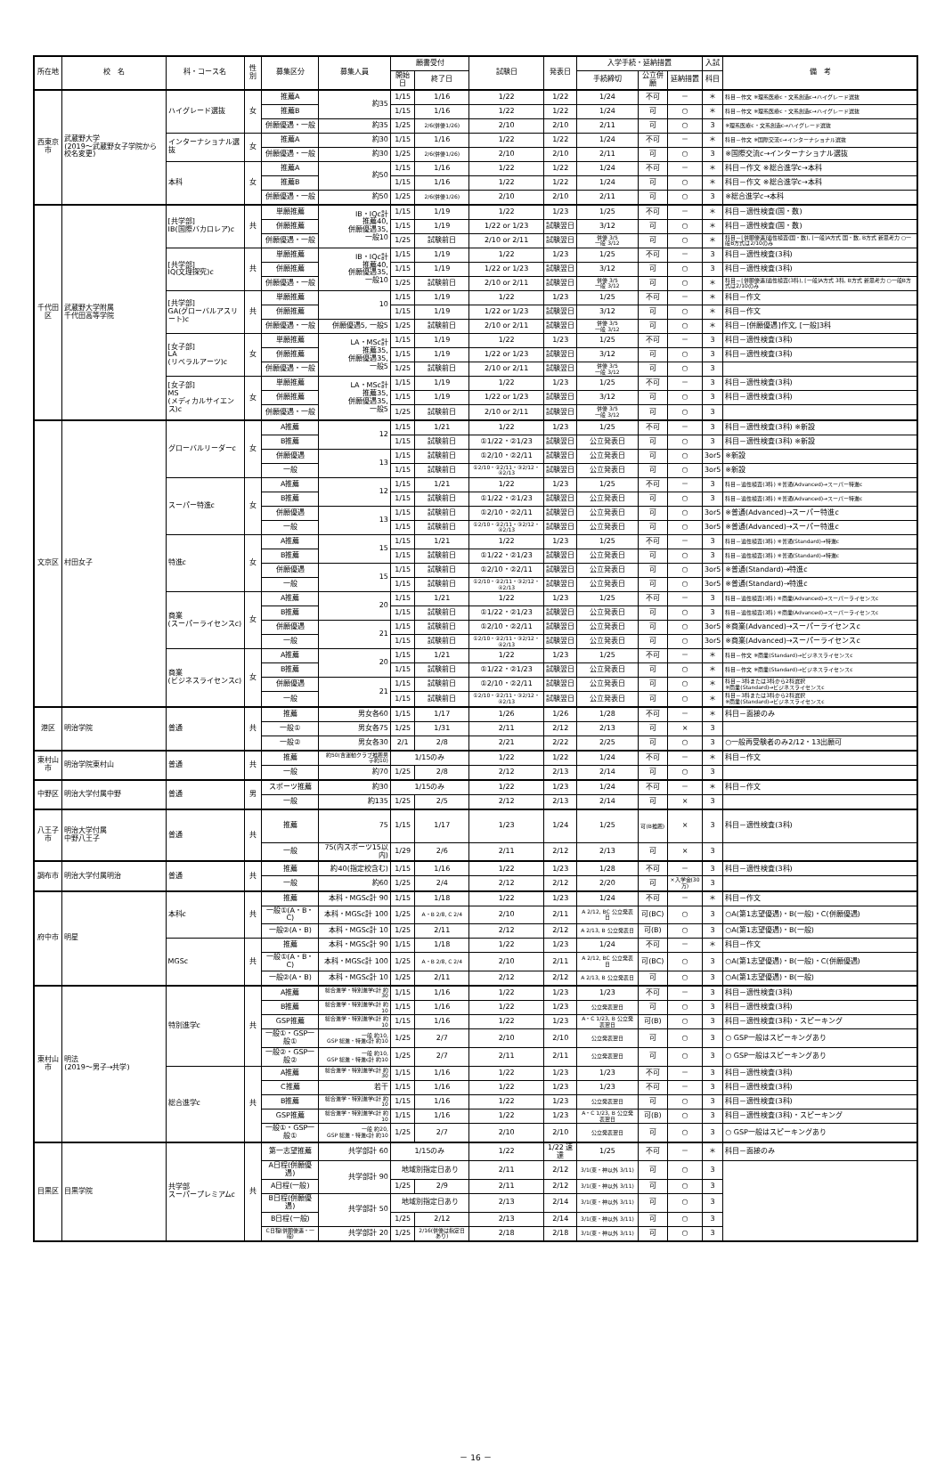| 所在地 | 校 名 | 科・コース名 | 性別 | 募集区分 | 募集人員 | 願書受付 | | 試験日 | 発表日 | 入学手続・延納措置 | | | 入試 | 備 考 |
| --- | --- | --- | --- | --- | --- | --- | --- | --- | --- | --- | --- | --- | --- | --- |
| | | | | | | 開始日 | 終了日 | | | 手続締切 | 公立併願 | 延納措置 | 科目 | |
| 西東京市 | 武蔵野大学 (2019～武蔵野女子学院から校名変更) | ハイグレード選抜 | 女 | 推薦A | 約35 | 1/15 | 1/16 | 1/22 | 1/22 | 1/24 | 不可 | － | ＊ | 科目－作文 ※理系医療c・文系創造c→ハイグレード選抜 |
| | | | | 推薦B | | 1/15 | 1/16 | 1/22 | 1/22 | 1/24 | 可 | ○ | ＊ | 科目－作文 ※理系医療c・文系創造c→ハイグレード選抜 |
| | | | | 併願優遇・一般 | 約35 | 1/25 | 2/6(併優1/26) | 2/10 | 2/10 | 2/11 | 可 | ○ | 3 | ※理系医療c・文系創造c→ハイグレード選抜 |
| | | インターナショナル選抜 | 女 | 推薦A | 約30 | 1/15 | 1/16 | 1/22 | 1/22 | 1/24 | 不可 | － | ＊ | 科目－作文 ※国際交流c→インターナショナル選抜 |
| | | | | 併願優遇・一般 | 約30 | 1/25 | 2/6(併優1/26) | 2/10 | 2/10 | 2/11 | 可 | ○ | 3 | ※国際交流c→インターナショナル選抜 |
| | | 本科 | 女 | 推薦A | 約50 | 1/15 | 1/16 | 1/22 | 1/22 | 1/24 | 不可 | － | ＊ | 科目－作文 ※総合進学c→本科 |
| | | | | 推薦B | | 1/15 | 1/16 | 1/22 | 1/22 | 1/24 | 可 | ○ | ＊ | 科目－作文 ※総合進学c→本科 |
| | | | | 併願優遇・一般 | 約50 | 1/25 | 2/6(併優1/26) | 2/10 | 2/10 | 2/11 | 可 | ○ | 3 | ※総合進学c→本科 |
| 千代田区 | 武蔵野大学附属 千代田高等学院 | [共学部] IB(国際バカロレア)c | 共 | 単願推薦 | IB・IQc計 推薦40, 併願優遇35, 一般10 | 1/15 | 1/19 | 1/22 | 1/23 | 1/25 | 不可 | － | ＊ | 科目－適性検査(国・数) |
| | | | | 併願推薦 | | 1/15 | 1/19 | 1/22 or 1/23 | 試験翌日 | 3/12 | 可 | ○ | ＊ | 科目－適性検査(国・数) |
| | | | | 併願優遇・一般 | | 1/25 | 試験前日 | 2/10 or 2/11 | 試験翌日 | 併優 3/5 一般 3/12 | 可 | ○ | ＊ | 科目－[併願優遇]適性検査(国・数), [一般]A方式 国・数, B方式 新思考力 ○一般B方式は2/10のみ |
| | | [共学部] IQ(文理探究)c | 共 | 単願推薦 | IB・IQc計 推薦40, 併願優遇35, 一般10 | 1/15 | 1/19 | 1/22 | 1/23 | 1/25 | 不可 | － | 3 | 科目－適性検査(3科) |
| | | | | 併願推薦 | | 1/15 | 1/19 | 1/22 or 1/23 | 試験翌日 | 3/12 | 可 | ○ | 3 | 科目－適性検査(3科) |
| | | | | 併願優遇・一般 | | 1/25 | 試験前日 | 2/10 or 2/11 | 試験翌日 | 併優 3/5 一般 3/12 | 可 | ○ | ＊ | 科目－[併願優遇]適性検査(3科), [一般]A方式 3科, B方式 新思考力 ○一般B方式は2/10のみ |
| | | [共学部] GA(グローバルアスリート)c | 共 | 単願推薦 | 10 | 1/15 | 1/19 | 1/22 | 1/23 | 1/25 | 不可 | － | ＊ | 科目－作文 |
| | | | | 併願推薦 | | 1/15 | 1/19 | 1/22 or 1/23 | 試験翌日 | 3/12 | 可 | ○ | ＊ | 科目－作文 |
| | | | | 併願優遇・一般 | 併願優遇5, 一般5 | 1/25 | 試験前日 | 2/10 or 2/11 | 試験翌日 | 併優 3/5 一般 3/12 | 可 | ○ | ＊ | 科目－[併願優遇]作文, [一般]3科 |
| | | [女子部] LA (リベラルアーツ)c | 女 | 単願推薦 | LA・MSc計 推薦35, 併願優遇35, 一般5 | 1/15 | 1/19 | 1/22 | 1/23 | 1/25 | 不可 | － | 3 | 科目－適性検査(3科) |
| | | | | 併願推薦 | | 1/15 | 1/19 | 1/22 or 1/23 | 試験翌日 | 3/12 | 可 | ○ | 3 | 科目－適性検査(3科) |
| | | | | 併願優遇・一般 | | 1/25 | 試験前日 | 2/10 or 2/11 | 試験翌日 | 併優 3/5 一般 3/12 | 可 | ○ | 3 | |
| | | [女子部] MS (メディカルサイエンス)c | 女 | 単願推薦 | LA・MSc計 推薦35, 併願優遇35, 一般5 | 1/15 | 1/19 | 1/22 | 1/23 | 1/25 | 不可 | － | 3 | 科目－適性検査(3科) |
| | | | | 併願推薦 | | 1/15 | 1/19 | 1/22 or 1/23 | 試験翌日 | 3/12 | 可 | ○ | 3 | 科目－適性検査(3科) |
| | | | | 併願優遇・一般 | | 1/25 | 試験前日 | 2/10 or 2/11 | 試験翌日 | 併優 3/5 一般 3/12 | 可 | ○ | 3 | |
| 文京区 | 村田女子 | グローバルリーダーc | 女 | A推薦 | 12 | 1/15 | 1/21 | 1/22 | 1/23 | 1/25 | 不可 | － | 3 | 科目－適性検査(3科) ※新設 |
| | | | | B推薦 | | 1/15 | 試験前日 | ①1/22・②1/23 | 試験翌日 | 公立発表日 | 可 | ○ | 3 | 科目－適性検査(3科) ※新設 |
| | | | | 併願優遇 | 13 | 1/15 | 試験前日 | ①2/10・②2/11 | 試験翌日 | 公立発表日 | 可 | ○ | 3or5 | ※新設 |
| | | | | 一般 | | 1/15 | 試験前日 | ①2/10・②2/11・③2/12・④2/13 | 試験翌日 | 公立発表日 | 可 | ○ | 3or5 | ※新設 |
| | | スーパー特進c | 女 | A推薦 | 12 | 1/15 | 1/21 | 1/22 | 1/23 | 1/25 | 不可 | － | 3 | 科目－適性検査(3科) ※普通(Advanced)→スーパー特進c |
| | | | | B推薦 | | 1/15 | 試験前日 | ①1/22・②1/23 | 試験翌日 | 公立発表日 | 可 | ○ | 3 | 科目－適性検査(3科) ※普通(Advanced)→スーパー特進c |
| | | | | 併願優遇 | 13 | 1/15 | 試験前日 | ①2/10・②2/11 | 試験翌日 | 公立発表日 | 可 | ○ | 3or5 | ※普通(Advanced)→スーパー特進c |
| | | | | 一般 | | 1/15 | 試験前日 | ①2/10・②2/11・③2/12・④2/13 | 試験翌日 | 公立発表日 | 可 | ○ | 3or5 | ※普通(Advanced)→スーパー特進c |
| | | 特進c | 女 | A推薦 | 15 | 1/15 | 1/21 | 1/22 | 1/23 | 1/25 | 不可 | － | 3 | 科目－適性検査(3科) ※普通(Standard)→特進c |
| | | | | B推薦 | | 1/15 | 試験前日 | ①1/22・②1/23 | 試験翌日 | 公立発表日 | 可 | ○ | 3 | 科目－適性検査(3科) ※普通(Standard)→特進c |
| | | | | 併願優遇 | 15 | 1/15 | 試験前日 | ①2/10・②2/11 | 試験翌日 | 公立発表日 | 可 | ○ | 3or5 | ※普通(Standard)→特進c |
| | | | | 一般 | | 1/15 | 試験前日 | ①2/10・②2/11・③2/12・④2/13 | 試験翌日 | 公立発表日 | 可 | ○ | 3or5 | ※普通(Standard)→特進c |
| | | 商業 (スーパーライセンスc) | 女 | A推薦 | 20 | 1/15 | 1/21 | 1/22 | 1/23 | 1/25 | 不可 | － | 3 | 科目－適性検査(3科) ※商業(Advanced)→スーパーライセンスc |
| | | | | B推薦 | | 1/15 | 試験前日 | ①1/22・②1/23 | 試験翌日 | 公立発表日 | 可 | ○ | 3 | 科目－適性検査(3科) ※商業(Advanced)→スーパーライセンスc |
| | | | | 併願優遇 | 21 | 1/15 | 試験前日 | ①2/10・②2/11 | 試験翌日 | 公立発表日 | 可 | ○ | 3or5 | ※商業(Advanced)→スーパーライセンスc |
| | | | | 一般 | | 1/15 | 試験前日 | ①2/10・②2/11・③2/12・④2/13 | 試験翌日 | 公立発表日 | 可 | ○ | 3or5 | ※商業(Advanced)→スーパーライセンスc |
| | | 商業 (ビジネスライセンスc) | 女 | A推薦 | 20 | 1/15 | 1/21 | 1/22 | 1/23 | 1/25 | 不可 | － | ＊ | 科目－作文 ※商業(Standard)→ビジネスライセンスc |
| | | | | B推薦 | | 1/15 | 試験前日 | ①1/22・②1/23 | 試験翌日 | 公立発表日 | 可 | ○ | ＊ | 科目－作文 ※商業(Standard)→ビジネスライセンスc |
| | | | | 併願優遇 | 21 | 1/15 | 試験前日 | ①2/10・②2/11 | 試験翌日 | 公立発表日 | 可 | ○ | ＊ | 科目－3科または3科から2科選択 ※商業(Standard)→ビジネスライセンスc |
| | | | | 一般 | | 1/15 | 試験前日 | ①2/10・②2/11・③2/12・④2/13 | 試験翌日 | 公立発表日 | 可 | ○ | ＊ | 科目－3科または3科から2科選択 ※商業(Standard)→ビジネスライセンスc |
| 港区 | 明治学院 | 普通 | 共 | 推薦 | 男女各60 | 1/15 | 1/17 | 1/26 | 1/26 | 1/28 | 不可 | － | ＊ | 科目－面接のみ |
| | | | | 一般① | 男女各75 | 1/25 | 1/31 | 2/11 | 2/12 | 2/13 | 可 | × | 3 | |
| | | | | 一般② | 男女各30 | 2/1 | 2/8 | 2/21 | 2/22 | 2/25 | 可 | ○ | 3 | ○一般再受験者のみ2/12・13出願可 |
| 東村山市 | 明治学院東村山 | 普通 | 共 | 推薦 | 約50(含運動クラブ推薦男子約10) | 1/15のみ | | 1/22 | 1/22 | 1/24 | 不可 | － | ＊ | 科目－作文 |
| | | | | 一般 | 約70 | 1/25 | 2/8 | 2/12 | 2/13 | 2/14 | 可 | ○ | 3 | |
| 中野区 | 明治大学付属中野 | 普通 | 男 | スポーツ推薦 | 約30 | 1/15のみ | | 1/22 | 1/23 | 1/24 | 不可 | － | ＊ | 科目－作文 |
| | | | | 一般 | 約135 | 1/25 | 2/5 | 2/12 | 2/13 | 2/14 | 可 | × | 3 | |
| 八王子市 | 明治大学付属 中野八王子 | 普通 | 共 | 推薦 | 75 | 1/15 | 1/17 | 1/23 | 1/24 | 1/25 | 可(B推薦) | × | 3 | 科目－適性検査(3科) |
| | | | | 一般 | 75(内スポーツ15以内) | 1/29 | 2/6 | 2/11 | 2/12 | 2/13 | 可 | × | 3 | |
| 調布市 | 明治大学付属明治 | 普通 | 共 | 推薦 | 約40(指定校含む) | 1/15 | 1/16 | 1/22 | 1/23 | 1/28 | 不可 | － | 3 | 科目－適性検査(3科) |
| | | | | 一般 | 約60 | 1/25 | 2/4 | 2/12 | 2/12 | 2/20 | 可 | ×入学金(30万) | 3 | |
| 府中市 | 明星 | 本科c | 共 | 推薦 | 本科・MGSc計 90 | 1/15 | 1/18 | 1/22 | 1/23 | 1/24 | 不可 | － | ＊ | 科目－作文 |
| | | | | 一般①(A・B・C) | 本科・MGSc計 100 | 1/25 | A・B 2/8, C 2/4 | 2/10 | 2/11 | A 2/12, BC 公立発表日 | 可(BC) | ○ | 3 | ○A(第1志望優遇)・B(一般)・C(併願優遇) |
| | | | | 一般②(A・B) | 本科・MGSc計 10 | 1/25 | 2/11 | 2/12 | 2/12 | A 2/13, B 公立発表日 | 可(B) | ○ | 3 | ○A(第1志望優遇)・B(一般) |
| | | MGSc | 共 | 推薦 | 本科・MGSc計 90 | 1/15 | 1/18 | 1/22 | 1/23 | 1/24 | 不可 | － | ＊ | 科目－作文 |
| | | | | 一般①(A・B・C) | 本科・MGSc計 100 | 1/25 | A・B 2/8, C 2/4 | 2/10 | 2/11 | A 2/12, BC 公立発表日 | 可(BC) | ○ | 3 | ○A(第1志望優遇)・B(一般)・C(併願優遇) |
| | | | | 一般②(A・B) | 本科・MGSc計 10 | 1/25 | 2/11 | 2/12 | 2/12 | A 2/13, B 公立発表日 | 可 | ○ | 3 | ○A(第1志望優遇)・B(一般) |
| 東村山市 | 明法 (2019～男子→共学) | 特別進学c | 共 | A推薦 | 総合進学・特別進学c計 約30 | 1/15 | 1/16 | 1/22 | 1/23 | 1/23 | 不可 | － | 3 | 科目－適性検査(3科) |
| | | | | B推薦 | 総合進学・特別進学c計 約10 | 1/15 | 1/16 | 1/22 | 1/23 | 公立発表翌日 | 可 | ○ | 3 | 科目－適性検査(3科) |
| | | | | GSP推薦 | 総合進学・特別進学c計 約10 | 1/15 | 1/16 | 1/22 | 1/23 | A・C 1/23, B 公立発表翌日 | 可(B) | ○ | 3 | 科目－適性検査(3科)・スピーキング |
| | | | | 一般①・GSP一般① | 一般 約10, GSP 総進・特進c計 約10 | 1/25 | 2/7 | 2/10 | 2/10 | 公立発表翌日 | 可 | ○ | 3 | ○ GSP一般はスピーキングあり |
| | | | | 一般②・GSP一般② | 一般 約10, GSP 総進・特進c計 約10 | 1/25 | 2/7 | 2/11 | 2/11 | 公立発表翌日 | 可 | ○ | 3 | ○ GSP一般はスピーキングあり |
| | | 総合進学c | 共 | A推薦 | 総合進学・特別進学c計 約30 | 1/15 | 1/16 | 1/22 | 1/23 | 1/23 | 不可 | － | 3 | 科目－適性検査(3科) |
| | | | | C推薦 | 若干 | 1/15 | 1/16 | 1/22 | 1/23 | 1/23 | 不可 | － | 3 | 科目－適性検査(3科) |
| | | | | B推薦 | 総合進学・特別進学c計 約10 | 1/15 | 1/16 | 1/22 | 1/23 | 公立発表翌日 | 可 | ○ | 3 | 科目－適性検査(3科) |
| | | | | GSP推薦 | 総合進学・特別進学c計 約10 | 1/15 | 1/16 | 1/22 | 1/23 | A・C 1/23, B 公立発表翌日 | 可(B) | ○ | 3 | 科目－適性検査(3科)・スピーキング |
| | | | | 一般①・GSP一般① | 一般 約20, GSP 総進・特進c計 約10 | 1/25 | 2/7 | 2/10 | 2/10 | 公立発表翌日 | 可 | ○ | 3 | ○ GSP一般はスピーキングあり |
| 目黒区 | 目黒学院 | 共学部 スーパープレミアムc | 共 | 第一志望推薦 | 共学部計 60 | 1/15のみ | | 1/22 | 1/22 速達 | 1/25 | 不可 | － | ＊ | 科目－面接のみ |
| | | | | A日程(併願優遇) | 共学部計 90 | 地域別指定日あり | | 2/11 | 2/12 | 3/1(東・神以外 3/11) | 可 | ○ | 3 | |
| | | | | A日程(一般) | | 1/25 | 2/9 | 2/11 | 2/12 | 3/1(東・神以外 3/11) | 可 | ○ | 3 | |
| | | | | B日程(併願優遇) | 共学部計 50 | 地域別指定日あり | | 2/13 | 2/14 | 3/1(東・神以外 3/11) | 可 | ○ | 3 | |
| | | | | B日程(一般) | | 1/25 | 2/12 | 2/13 | 2/14 | 3/1(東・神以外 3/11) | 可 | ○ | 3 | |
| | | | | C日程(併願優遇・一般) | 共学部計 20 | 1/25 | 2/16(併優は指定日あり) | 2/18 | 2/18 | 3/1(東・神以外 3/11) | 可 | ○ | 3 | |
－ 16 －